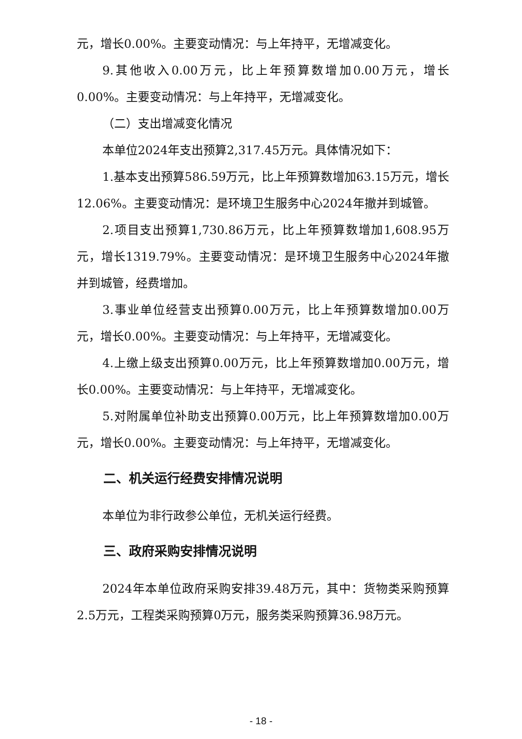元，增长0.00%。主要变动情况：与上年持平，无增减变化。
9.其他收入0.00万元，比上年预算数增加0.00万元，增长0.00%。主要变动情况：与上年持平，无增减变化。
（二）支出增减变化情况
本单位2024年支出预算2,317.45万元。具体情况如下：
1.基本支出预算586.59万元，比上年预算数增加63.15万元，增长12.06%。主要变动情况：是环境卫生服务中心2024年撤并到城管。
2.项目支出预算1,730.86万元，比上年预算数增加1,608.95万元，增长1319.79%。主要变动情况：是环境卫生服务中心2024年撤并到城管，经费增加。
3.事业单位经营支出预算0.00万元，比上年预算数增加0.00万元，增长0.00%。主要变动情况：与上年持平，无增减变化。
4.上缴上级支出预算0.00万元，比上年预算数增加0.00万元，增长0.00%。主要变动情况：与上年持平，无增减变化。
5.对附属单位补助支出预算0.00万元，比上年预算数增加0.00万元，增长0.00%。主要变动情况：与上年持平，无增减变化。
二、机关运行经费安排情况说明
本单位为非行政参公单位，无机关运行经费。
三、政府采购安排情况说明
2024年本单位政府采购安排39.48万元，其中：货物类采购预算2.5万元，工程类采购预算0万元，服务类采购预算36.98万元。
- 18 -